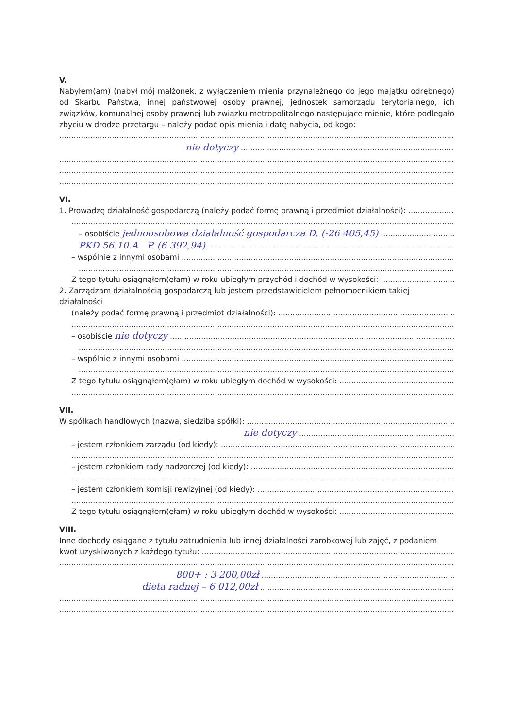V.
Nabyłem(am) (nabył mój małżonek, z wyłączeniem mienia przynależnego do jego majątku odrębnego) od Skarbu Państwa, innej państwowej osoby prawnej, jednostek samorządu terytorialnego, ich związków, komunalnej osoby prawnej lub związku metropolitalnego następujące mienie, które podlegało zbyciu w drodze przetargu – należy podać opis mienia i datę nabycia, od kogo:
nie dotyczy
VI.
1. Prowadzę działalność gospodarczą (należy podać formę prawną i przedmiot działalności):
– osobiście jednoosobowa działalność gospodarcza D. (-26 405,45)
PKD 56.10.A P. (6 392,94)
– wspólnie z innymi osobami
Z tego tytułu osiągnąłem(ęłam) w roku ubiegłym przychód i dochód w wysokości:
2. Zarządzam działalnością gospodarczą lub jestem przedstawicielem pełnomocnikiem takiej działalności
(należy podać formę prawną i przedmiot działalności):
– osobiście nie dotyczy
– wspólnie z innymi osobami
Z tego tytułu osiągnąłem(ęłam) w roku ubiegłym dochód w wysokości:
VII.
W spółkach handlowych (nazwa, siedziba spółki):
nie dotyczy
– jestem członkiem zarządu (od kiedy):
– jestem członkiem rady nadzorczej (od kiedy):
– jestem członkiem komisji rewizyjnej (od kiedy):
Z tego tytułu osiągnąłem(ęłam) w roku ubiegłym dochód w wysokości:
VIII.
Inne dochody osiągane z tytułu zatrudnienia lub innej działalności zarobkowej lub zajęć, z podaniem
kwot uzyskiwanych z każdego tytułu:
800+ : 3 200,00zł
dieta radnej – 6 012,00zł